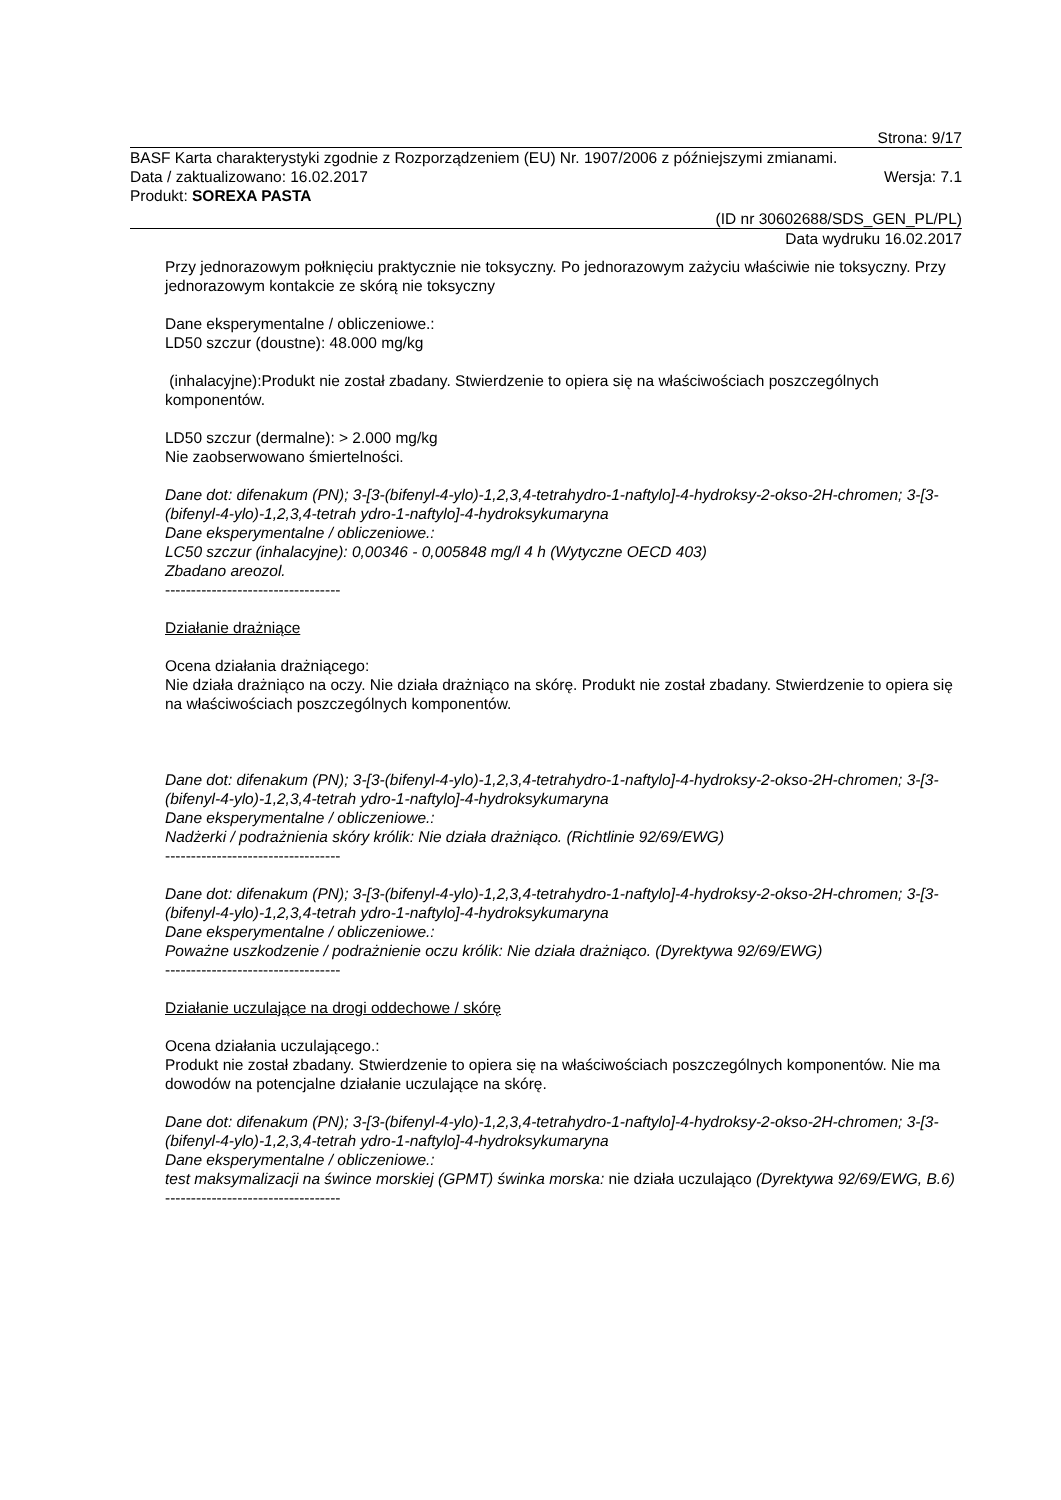Strona: 9/17
BASF Karta charakterystyki zgodnie z Rozporządzeniem (EU) Nr. 1907/2006 z późniejszymi zmianami.
Data / zaktualizowano: 16.02.2017 Wersja: 7.1
Produkt: SOREXA PASTA
(ID nr 30602688/SDS_GEN_PL/PL)
Data wydruku 16.02.2017
Przy jednorazowym połknięciu praktycznie nie toksyczny. Po jednorazowym zażyciu właściwie nie toksyczny. Przy jednorazowym kontakcie ze skórą nie toksyczny
Dane eksperymentalne / obliczeniowe.:
LD50 szczur (doustne): 48.000 mg/kg
(inhalacyjne):Produkt nie został zbadany. Stwierdzenie to opiera się na właściwościach poszczególnych komponentów.
LD50 szczur (dermalne): > 2.000 mg/kg
Nie zaobserwowano śmiertelności.
Dane dot: difenakum (PN); 3-[3-(bifenyl-4-ylo)-1,2,3,4-tetrahydro-1-naftylo]-4-hydroksy-2-okso-2H-chromen; 3-[3-(bifenyl-4-ylo)-1,2,3,4-tetrah ydro-1-naftylo]-4-hydroksykumaryna
Dane eksperymentalne / obliczeniowe.:
LC50 szczur (inhalacyjne): 0,00346 - 0,005848 mg/l 4 h (Wytyczne OECD 403)
Zbadano areozol.
----------------------------------
Działanie drażniące
Ocena działania drażniącego:
Nie działa drażniąco na oczy. Nie działa drażniąco na skórę. Produkt nie został zbadany. Stwierdzenie to opiera się na właściwościach poszczególnych komponentów.
Dane dot: difenakum (PN); 3-[3-(bifenyl-4-ylo)-1,2,3,4-tetrahydro-1-naftylo]-4-hydroksy-2-okso-2H-chromen; 3-[3-(bifenyl-4-ylo)-1,2,3,4-tetrah ydro-1-naftylo]-4-hydroksykumaryna
Dane eksperymentalne / obliczeniowe.:
Nadżerki / podrażnienia skóry królik: Nie działa drażniąco. (Richtlinie 92/69/EWG)
----------------------------------
Dane dot: difenakum (PN); 3-[3-(bifenyl-4-ylo)-1,2,3,4-tetrahydro-1-naftylo]-4-hydroksy-2-okso-2H-chromen; 3-[3-(bifenyl-4-ylo)-1,2,3,4-tetrah ydro-1-naftylo]-4-hydroksykumaryna
Dane eksperymentalne / obliczeniowe.:
Poważne uszkodzenie / podrażnienie oczu królik: Nie działa drażniąco. (Dyrektywa 92/69/EWG)
----------------------------------
Działanie uczulające na drogi oddechowe / skórę
Ocena działania uczulającego.:
Produkt nie został zbadany. Stwierdzenie to opiera się na właściwościach poszczególnych komponentów. Nie ma dowodów na potencjalne działanie uczulające na skórę.
Dane dot: difenakum (PN); 3-[3-(bifenyl-4-ylo)-1,2,3,4-tetrahydro-1-naftylo]-4-hydroksy-2-okso-2H-chromen; 3-[3-(bifenyl-4-ylo)-1,2,3,4-tetrah ydro-1-naftylo]-4-hydroksykumaryna
Dane eksperymentalne / obliczeniowe.:
test maksymalizacji na śwince morskiej (GPMT) świnka morska: nie działa uczulająco (Dyrektywa 92/69/EWG, B.6)
----------------------------------